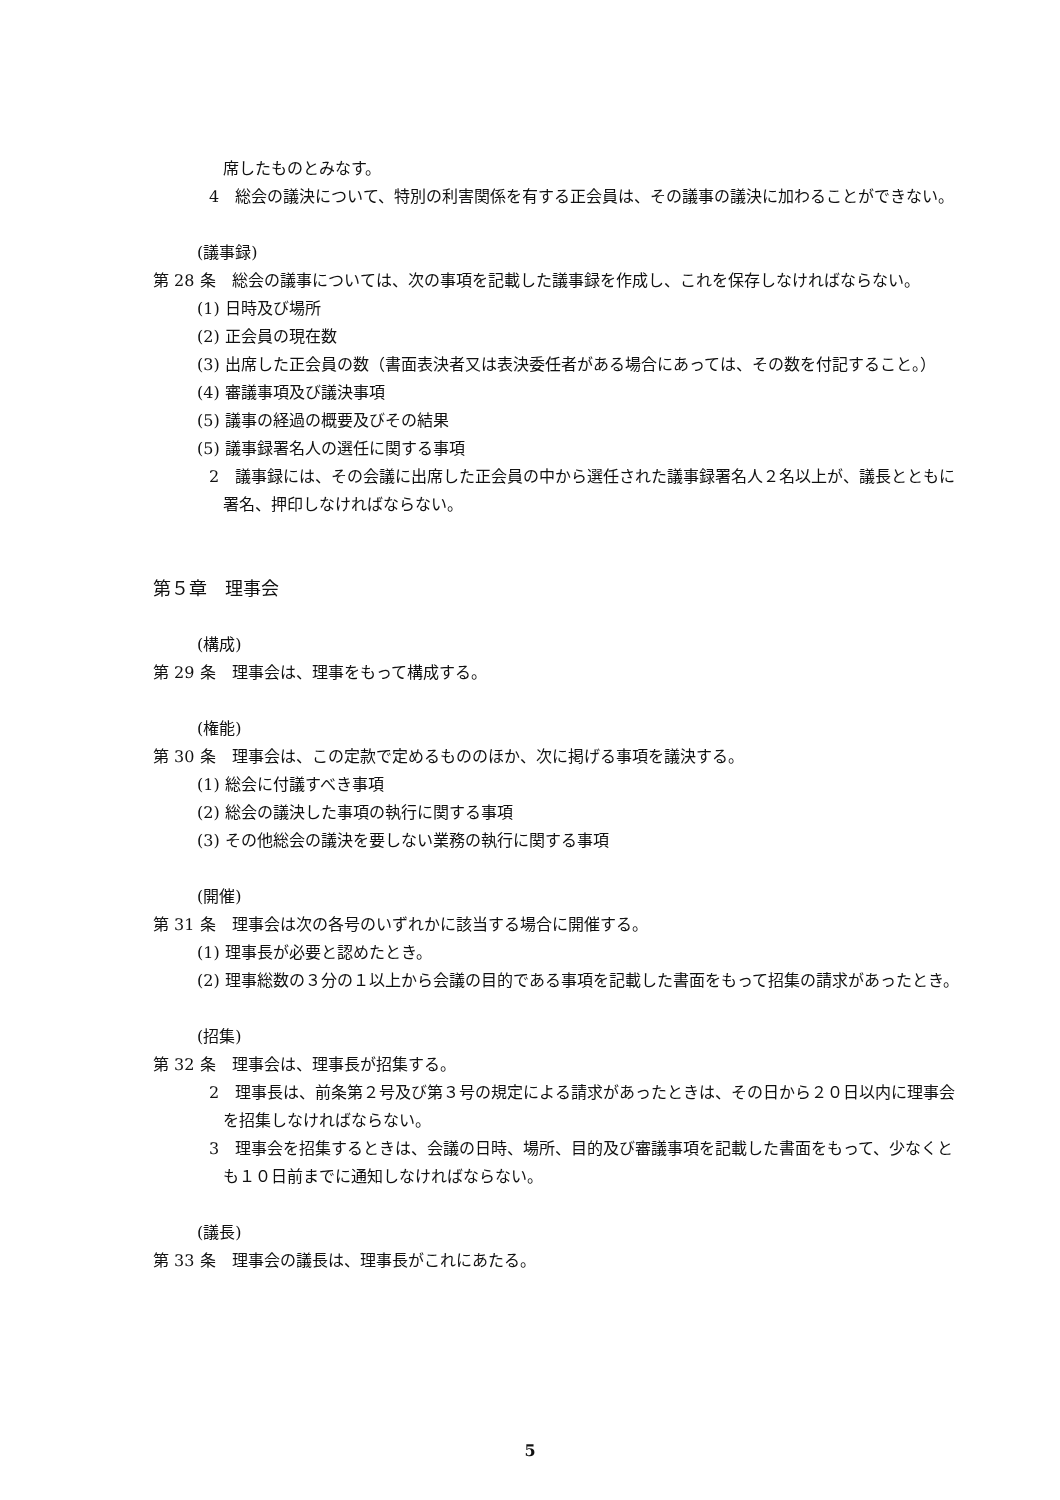席したものとみなす。
4　総会の議決について、特別の利害関係を有する正会員は、その議事の議決に加わることができない。
(議事録)
第 28 条　総会の議事については、次の事項を記載した議事録を作成し、これを保存しなければならない。
(1) 日時及び場所
(2) 正会員の現在数
(3) 出席した正会員の数（書面表決者又は表決委任者がある場合にあっては、その数を付記すること。）
(4) 審議事項及び議決事項
(5) 議事の経過の概要及びその結果
(5) 議事録署名人の選任に関する事項
2　議事録には、その会議に出席した正会員の中から選任された議事録署名人２名以上が、議長とともに署名、押印しなければならない。
第５章　理事会
(構成)
第 29 条　理事会は、理事をもって構成する。
(権能)
第 30 条　理事会は、この定款で定めるもののほか、次に掲げる事項を議決する。
(1) 総会に付議すべき事項
(2) 総会の議決した事項の執行に関する事項
(3) その他総会の議決を要しない業務の執行に関する事項
(開催)
第 31 条　理事会は次の各号のいずれかに該当する場合に開催する。
(1) 理事長が必要と認めたとき。
(2) 理事総数の３分の１以上から会議の目的である事項を記載した書面をもって招集の請求があったとき。
(招集)
第 32 条　理事会は、理事長が招集する。
2　理事長は、前条第２号及び第３号の規定による請求があったときは、その日から２０日以内に理事会を招集しなければならない。
3　理事会を招集するときは、会議の日時、場所、目的及び審議事項を記載した書面をもって、少なくとも１０日前までに通知しなければならない。
(議長)
第 33 条　理事会の議長は、理事長がこれにあたる。
5